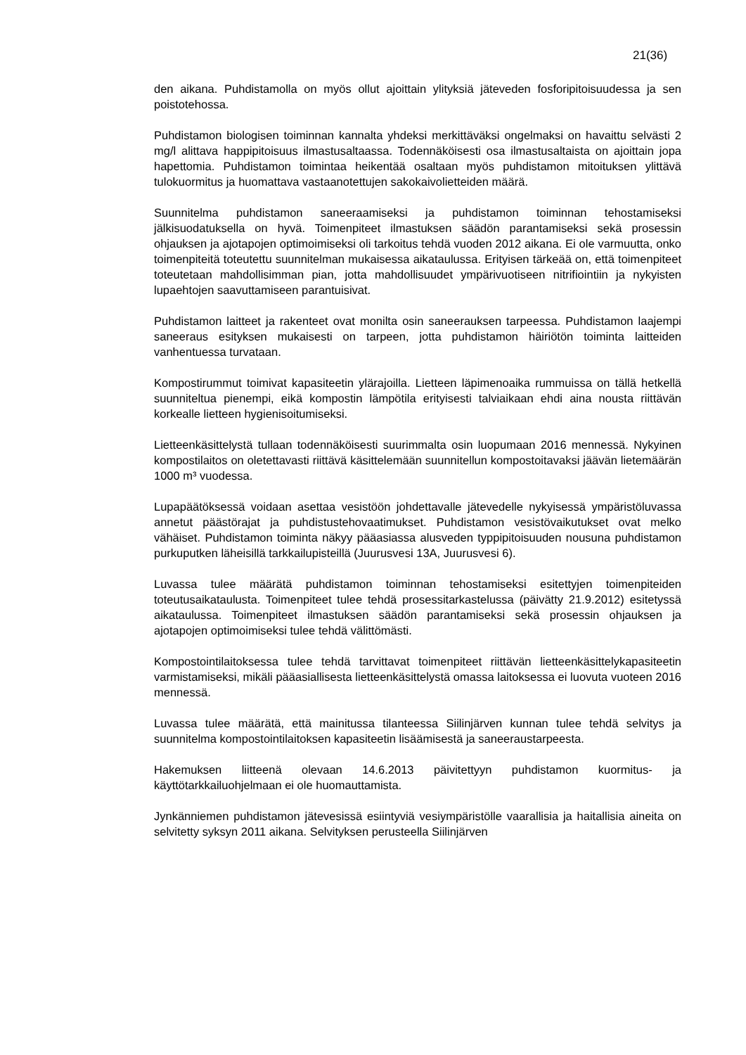21(36)
den aikana. Puhdistamolla on myös ollut ajoittain ylityksiä jäteveden fosforipitoisuudessa ja sen poistotehossa.
Puhdistamon biologisen toiminnan kannalta yhdeksi merkittäväksi ongelmaksi on havaittu selvästi 2 mg/l alittava happipitoisuus ilmastusaltaassa. Todennäköisesti osa ilmastusaltaista on ajoittain jopa hapettomia. Puhdistamon toimintaa heikentää osaltaan myös puhdistamon mitoituksen ylittävä tulokuormitus ja huomattava vastaanotettujen sakokaivolietteiden määrä.
Suunnitelma puhdistamon saneeraamiseksi ja puhdistamon toiminnan tehostamiseksi jälkisuodatuksella on hyvä. Toimenpiteet ilmastuksen säädön parantamiseksi sekä prosessin ohjauksen ja ajotapojen optimoimiseksi oli tarkoitus tehdä vuoden 2012 aikana. Ei ole varmuutta, onko toimenpiteitä toteutettu suunnitelman mukaisessa aikataulussa. Erityisen tärkeää on, että toimenpiteet toteutetaan mahdollisimman pian, jotta mahdollisuudet ympärivuotiseen nitrifiointiin ja nykyisten lupaehtojen saavuttamiseen parantuisivat.
Puhdistamon laitteet ja rakenteet ovat monilta osin saneerauksen tarpeessa. Puhdistamon laajempi saneeraus esityksen mukaisesti on tarpeen, jotta puhdistamon häiriötön toiminta laitteiden vanhentuessa turvataan.
Kompostirummut toimivat kapasiteetin ylärajoilla. Lietteen läpimenoaika rummuissa on tällä hetkellä suunniteltua pienempi, eikä kompostin lämpötila erityisesti talviaikaan ehdi aina nousta riittävän korkealle lietteen hygienisoitumiseksi.
Lietteenkäsittelystä tullaan todennäköisesti suurimmalta osin luopumaan 2016 mennessä. Nykyinen kompostilaitos on oletettavasti riittävä käsittelemään suunnitellun kompostoitavaksi jäävän lietemäärän 1000 m³ vuodessa.
Lupapäätöksessä voidaan asettaa vesistöön johdettavalle jätevedelle nykyisessä ympäristöluvassa annetut päästörajat ja puhdistustehovaatimukset. Puhdistamon vesistövaikutukset ovat melko vähäiset. Puhdistamon toiminta näkyy pääasiassa alusveden typpipitoisuuden nousuna puhdistamon purkuputken läheisillä tarkkailupisteillä (Juurusvesi 13A, Juurusvesi 6).
Luvassa tulee määrätä puhdistamon toiminnan tehostamiseksi esitettyjen toimenpiteiden toteutusaikataulusta. Toimenpiteet tulee tehdä prosessitarkastelussa (päivätty 21.9.2012) esitetyssä aikataulussa. Toimenpiteet ilmastuksen säädön parantamiseksi sekä prosessin ohjauksen ja ajotapojen optimoimiseksi tulee tehdä välittömästi.
Kompostointilaitoksessa tulee tehdä tarvittavat toimenpiteet riittävän lietteenkäsittelykapasiteetin varmistamiseksi, mikäli pääasiallisesta lietteenkäsittelystä omassa laitoksessa ei luovuta vuoteen 2016 mennessä.
Luvassa tulee määrätä, että mainitussa tilanteessa Siilinjärven kunnan tulee tehdä selvitys ja suunnitelma kompostointilaitoksen kapasiteetin lisäämisestä ja saneeraustarpeesta.
Hakemuksen liitteenä olevaan 14.6.2013 päivitettyyn puhdistamon kuormitus- ja käyttötarkkailuohjelmaan ei ole huomauttamista.
Jynkänniemen puhdistamon jätevesissä esiintyviä vesiympäristölle vaarallisia ja haitallisia aineita on selvitetty syksyn 2011 aikana. Selvityksen perusteella Siilinjärven